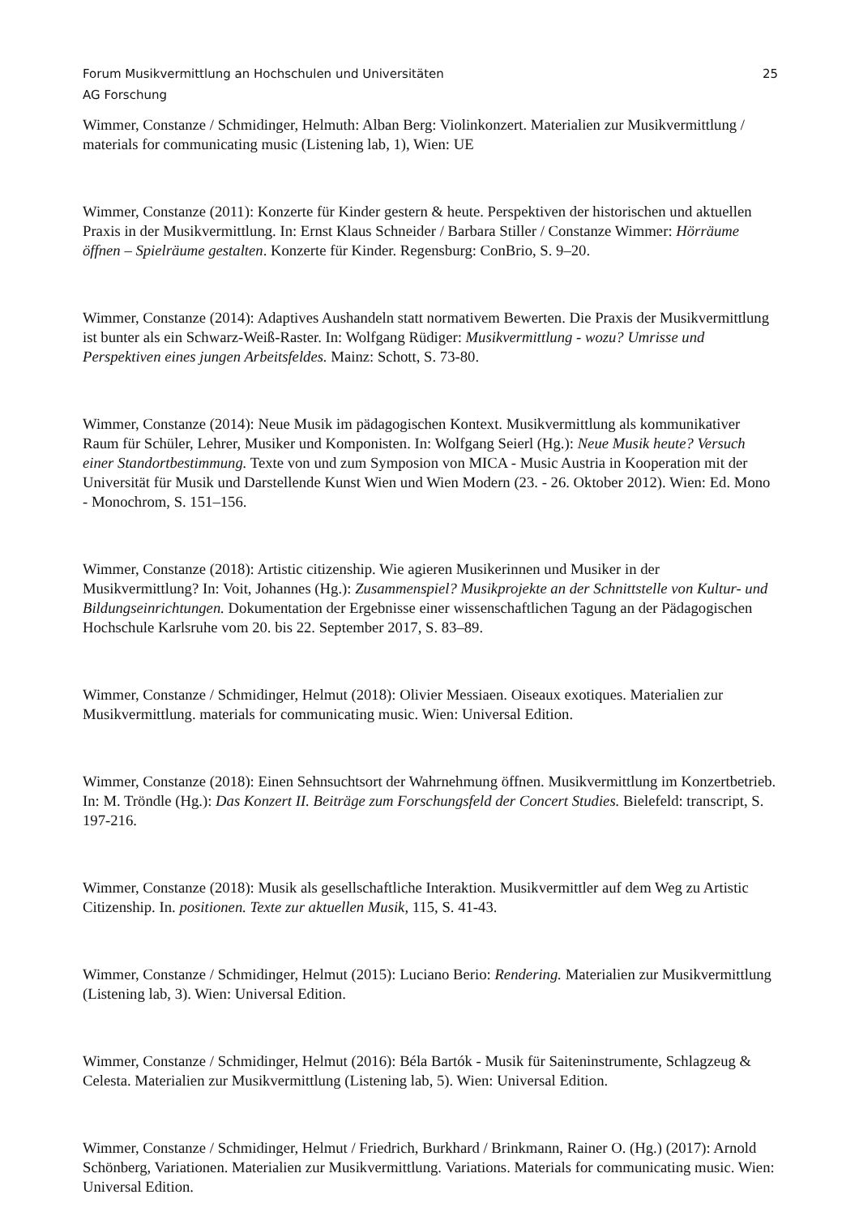Forum Musikvermittlung an Hochschulen und Universitäten 25
AG Forschung
Wimmer, Constanze / Schmidinger, Helmuth: Alban Berg: Violinkonzert. Materialien zur Musikvermittlung / materials for communicating music (Listening lab, 1), Wien: UE
Wimmer, Constanze (2011): Konzerte für Kinder gestern & heute. Perspektiven der historischen und aktuellen Praxis in der Musikvermittlung. In: Ernst Klaus Schneider / Barbara Stiller / Constanze Wimmer: Hörräume öffnen – Spielräume gestalten. Konzerte für Kinder. Regensburg: ConBrio, S. 9–20.
Wimmer, Constanze (2014): Adaptives Aushandeln statt normativem Bewerten. Die Praxis der Musikvermittlung ist bunter als ein Schwarz-Weiß-Raster. In: Wolfgang Rüdiger: Musikvermittlung - wozu? Umrisse und Perspektiven eines jungen Arbeitsfeldes. Mainz: Schott, S. 73-80.
Wimmer, Constanze (2014): Neue Musik im pädagogischen Kontext. Musikvermittlung als kommunikativer Raum für Schüler, Lehrer, Musiker und Komponisten. In: Wolfgang Seierl (Hg.): Neue Musik heute? Versuch einer Standortbestimmung. Texte von und zum Symposion von MICA - Music Austria in Kooperation mit der Universität für Musik und Darstellende Kunst Wien und Wien Modern (23. - 26. Oktober 2012). Wien: Ed. Mono - Monochrom, S. 151–156.
Wimmer, Constanze (2018): Artistic citizenship. Wie agieren Musikerinnen und Musiker in der Musikvermittlung? In: Voit, Johannes (Hg.): Zusammenspiel? Musikprojekte an der Schnittstelle von Kultur- und Bildungseinrichtungen. Dokumentation der Ergebnisse einer wissenschaftlichen Tagung an der Pädagogischen Hochschule Karlsruhe vom 20. bis 22. September 2017, S. 83–89.
Wimmer, Constanze / Schmidinger, Helmut (2018): Olivier Messiaen. Oiseaux exotiques. Materialien zur Musikvermittlung. materials for communicating music. Wien: Universal Edition.
Wimmer, Constanze (2018): Einen Sehnsuchtsort der Wahrnehmung öffnen. Musikvermittlung im Konzertbetrieb. In: M. Tröndle (Hg.): Das Konzert II. Beiträge zum Forschungsfeld der Concert Studies. Bielefeld: transcript, S. 197-216.
Wimmer, Constanze (2018): Musik als gesellschaftliche Interaktion. Musikvermittler auf dem Weg zu Artistic Citizenship. In. positionen. Texte zur aktuellen Musik, 115, S. 41-43.
Wimmer, Constanze / Schmidinger, Helmut (2015): Luciano Berio: Rendering. Materialien zur Musikvermittlung (Listening lab, 3). Wien: Universal Edition.
Wimmer, Constanze / Schmidinger, Helmut (2016): Béla Bartók - Musik für Saiteninstrumente, Schlagzeug & Celesta. Materialien zur Musikvermittlung (Listening lab, 5). Wien: Universal Edition.
Wimmer, Constanze / Schmidinger, Helmut / Friedrich, Burkhard / Brinkmann, Rainer O. (Hg.) (2017): Arnold Schönberg, Variationen. Materialien zur Musikvermittlung. Variations. Materials for communicating music. Wien: Universal Edition.